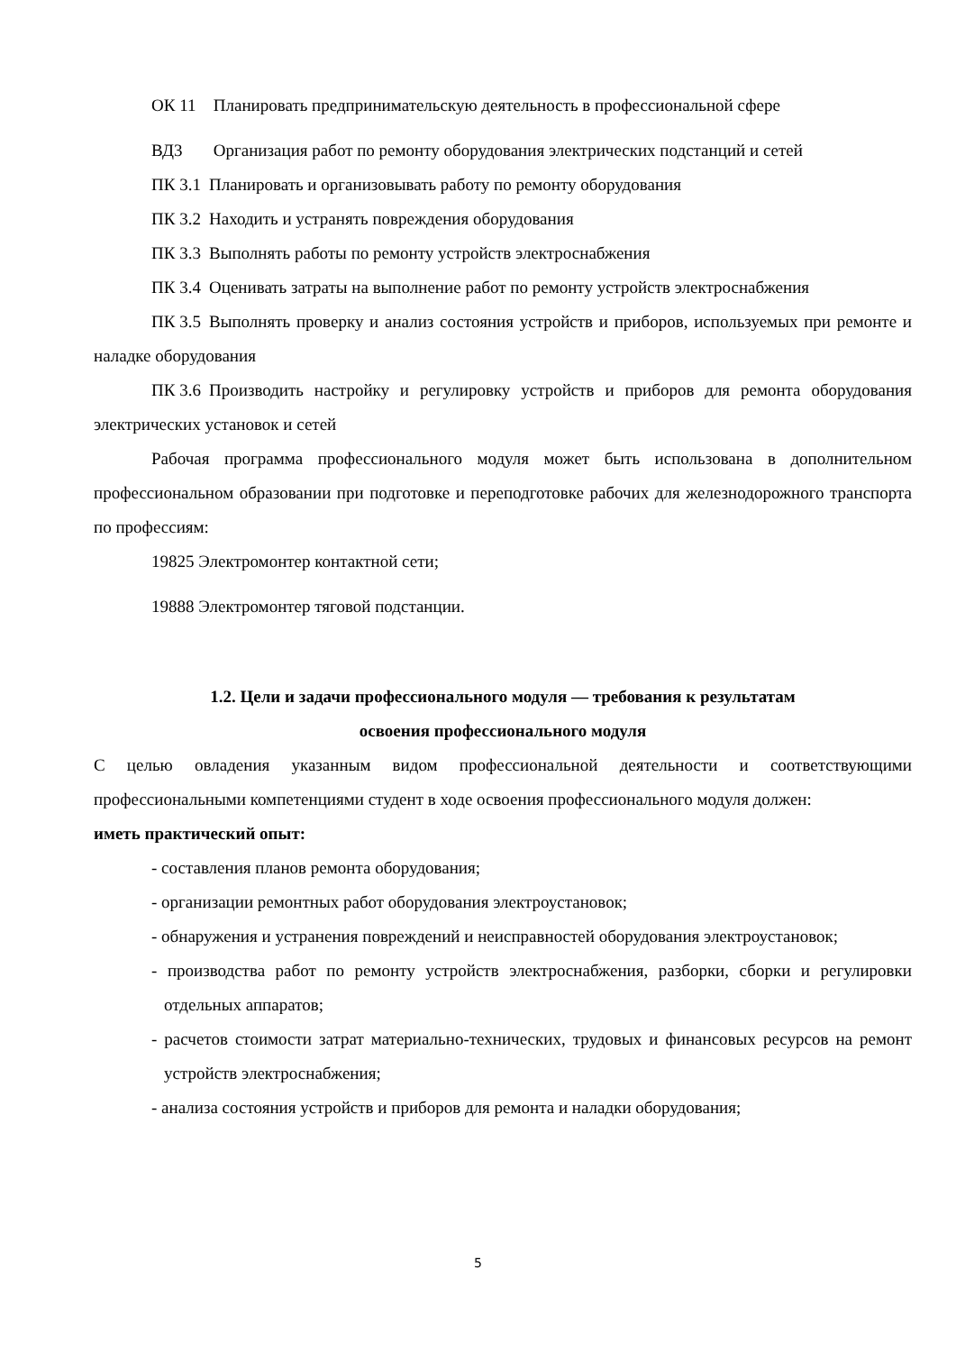ОК 11 Планировать предпринимательскую деятельность в профессиональной сфере
ВД3 Организация работ по ремонту оборудования электрических подстанций и сетей
ПК 3.1 Планировать и организовывать работу по ремонту оборудования
ПК 3.2 Находить и устранять повреждения оборудования
ПК 3.3 Выполнять работы по ремонту устройств электроснабжения
ПК 3.4 Оценивать затраты на выполнение работ по ремонту устройств электроснабжения
ПК 3.5 Выполнять проверку и анализ состояния устройств и приборов, используемых при ремонте и наладке оборудования
ПК 3.6 Производить настройку и регулировку устройств и приборов для ремонта оборудования электрических установок и сетей
Рабочая программа профессионального модуля может быть использована в дополнительном профессиональном образовании при подготовке и переподготовке рабочих для железнодорожного транспорта по профессиям:
19825 Электромонтер контактной сети;
19888 Электромонтер тяговой подстанции.
1.2. Цели и задачи профессионального модуля — требования к результатам
освоения профессионального модуля
С целью овладения указанным видом профессиональной деятельности и соответствующими профессиональными компетенциями студент в ходе освоения профессионального модуля должен:
иметь практический опыт:
- составления планов ремонта оборудования;
- организации ремонтных работ оборудования электроустановок;
- обнаружения и устранения повреждений и неисправностей оборудования электроустановок;
- производства работ по ремонту устройств электроснабжения, разборки, сборки и регулировки отдельных аппаратов;
- расчетов стоимости затрат материально-технических, трудовых и финансовых ресурсов на ремонт устройств электроснабжения;
- анализа состояния устройств и приборов для ремонта и наладки оборудования;
5